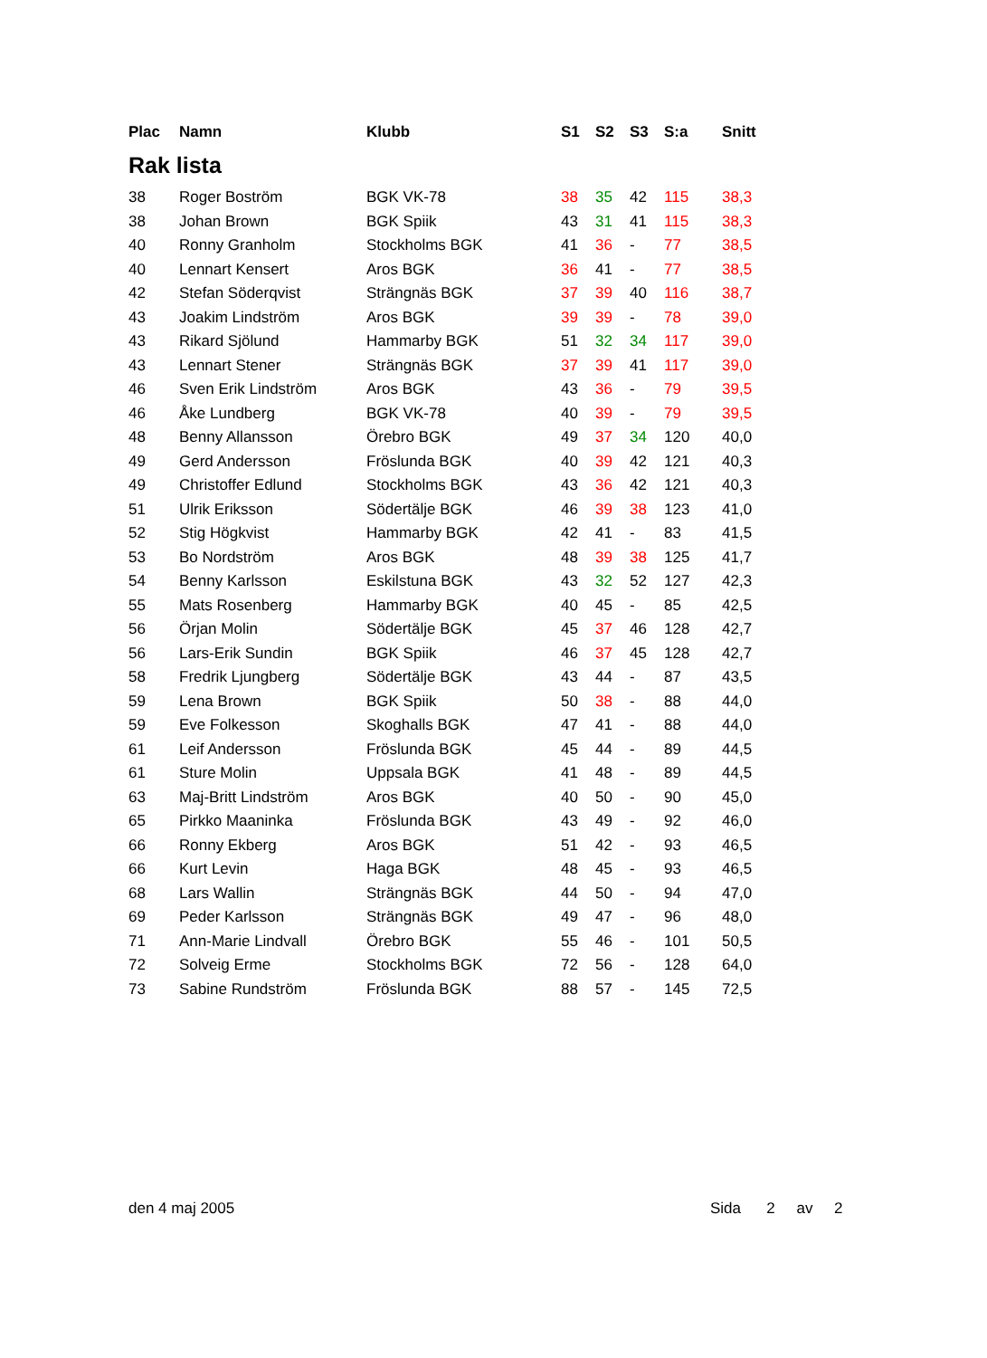| Plac | Namn | Klubb | S1 | S2 | S3 | S:a | Snitt |
| --- | --- | --- | --- | --- | --- | --- | --- |
| Rak lista | | | | | | | |
| 38 | Roger Boström | BGK VK-78 | 38 | 35 | 42 | 115 | 38,3 |
| 38 | Johan Brown | BGK Spiik | 43 | 31 | 41 | 115 | 38,3 |
| 40 | Ronny Granholm | Stockholms BGK | 41 | 36 | - | 77 | 38,5 |
| 40 | Lennart Kensert | Aros BGK | 36 | 41 | - | 77 | 38,5 |
| 42 | Stefan Söderqvist | Strängnäs BGK | 37 | 39 | 40 | 116 | 38,7 |
| 43 | Joakim Lindström | Aros BGK | 39 | 39 | - | 78 | 39,0 |
| 43 | Rikard Sjölund | Hammarby BGK | 51 | 32 | 34 | 117 | 39,0 |
| 43 | Lennart Stener | Strängnäs BGK | 37 | 39 | 41 | 117 | 39,0 |
| 46 | Sven Erik Lindström | Aros BGK | 43 | 36 | - | 79 | 39,5 |
| 46 | Åke Lundberg | BGK VK-78 | 40 | 39 | - | 79 | 39,5 |
| 48 | Benny Allansson | Örebro BGK | 49 | 37 | 34 | 120 | 40,0 |
| 49 | Gerd Andersson | Fröslunda BGK | 40 | 39 | 42 | 121 | 40,3 |
| 49 | Christoffer Edlund | Stockholms BGK | 43 | 36 | 42 | 121 | 40,3 |
| 51 | Ulrik Eriksson | Södertälje BGK | 46 | 39 | 38 | 123 | 41,0 |
| 52 | Stig Högkvist | Hammarby BGK | 42 | 41 | - | 83 | 41,5 |
| 53 | Bo Nordström | Aros BGK | 48 | 39 | 38 | 125 | 41,7 |
| 54 | Benny Karlsson | Eskilstuna BGK | 43 | 32 | 52 | 127 | 42,3 |
| 55 | Mats Rosenberg | Hammarby BGK | 40 | 45 | - | 85 | 42,5 |
| 56 | Örjan Molin | Södertälje BGK | 45 | 37 | 46 | 128 | 42,7 |
| 56 | Lars-Erik Sundin | BGK Spiik | 46 | 37 | 45 | 128 | 42,7 |
| 58 | Fredrik Ljungberg | Södertälje BGK | 43 | 44 | - | 87 | 43,5 |
| 59 | Lena Brown | BGK Spiik | 50 | 38 | - | 88 | 44,0 |
| 59 | Eve Folkesson | Skoghalls BGK | 47 | 41 | - | 88 | 44,0 |
| 61 | Leif Andersson | Fröslunda BGK | 45 | 44 | - | 89 | 44,5 |
| 61 | Sture Molin | Uppsala BGK | 41 | 48 | - | 89 | 44,5 |
| 63 | Maj-Britt Lindström | Aros BGK | 40 | 50 | - | 90 | 45,0 |
| 65 | Pirkko Maaninka | Fröslunda BGK | 43 | 49 | - | 92 | 46,0 |
| 66 | Ronny Ekberg | Aros BGK | 51 | 42 | - | 93 | 46,5 |
| 66 | Kurt Levin | Haga BGK | 48 | 45 | - | 93 | 46,5 |
| 68 | Lars Wallin | Strängnäs BGK | 44 | 50 | - | 94 | 47,0 |
| 69 | Peder Karlsson | Strängnäs BGK | 49 | 47 | - | 96 | 48,0 |
| 71 | Ann-Marie Lindvall | Örebro BGK | 55 | 46 | - | 101 | 50,5 |
| 72 | Solveig Erme | Stockholms BGK | 72 | 56 | - | 128 | 64,0 |
| 73 | Sabine Rundström | Fröslunda BGK | 88 | 57 | - | 145 | 72,5 |
den 4 maj 2005 Sida 2 av 2